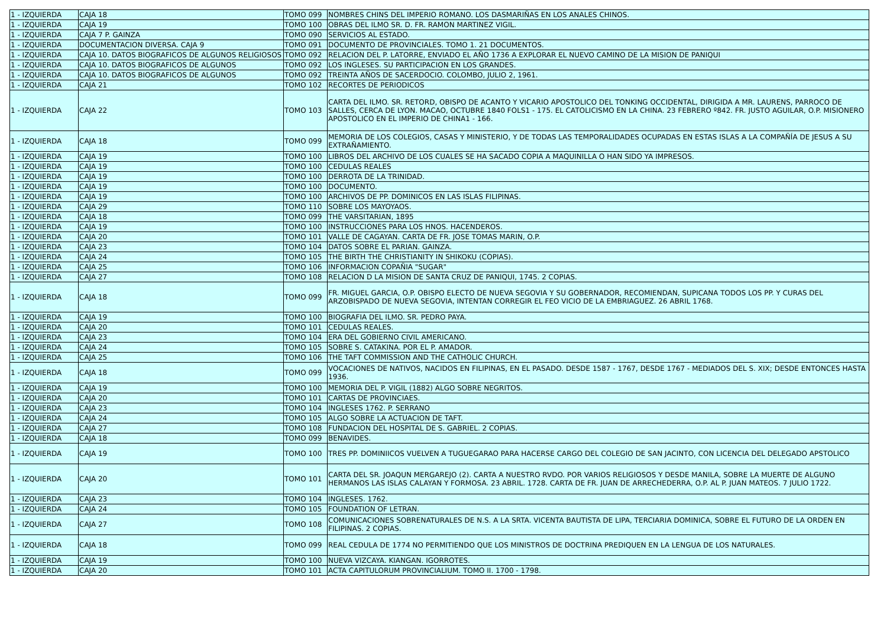| 1 - IZQUIERDA | CAJA 18 | TOMO 099 | NOMBRES CHINS DEL IMPERIO ROMANO. LOS DASMARIÑAS EN LOS ANALES CHINOS. |
| 1 - IZQUIERDA | CAJA 19 | TOMO 100 | OBRAS DEL ILMO SR. D. FR. RAMON MARTINEZ VIGIL. |
| 1 - IZQUIERDA | CAJA 7 P. GAINZA | TOMO 090 | SERVICIOS AL ESTADO. |
| 1 - IZQUIERDA | DOCUMENTACION DIVERSA. CAJA 9 | TOMO 091 | DOCUMENTO DE PROVINCIALES. TOMO 1. 21 DOCUMENTOS. |
| 1 - IZQUIERDA | CAJA 10. DATOS BIOGRAFICOS DE ALGUNOS RELIGIOSOS | TOMO 092 | RELACION DEL P. LATORRE, ENVIADO EL AÑO 1736 A EXPLORAR EL NUEVO CAMINO DE LA MISION DE PANIQUI |
| 1 - IZQUIERDA | CAJA 10. DATOS BIOGRAFICOS DE ALGUNOS | TOMO 092 | LOS INGLESES. SU PARTICIPACION EN LOS GRANDES. |
| 1 - IZQUIERDA | CAJA 10. DATOS BIOGRAFICOS DE ALGUNOS | TOMO 092 | TREINTA AÑOS DE SACERDOCIO. COLOMBO, JULIO 2, 1961. |
| 1 - IZQUIERDA | CAJA 21 | TOMO 102 | RECORTES DE PERIODICOS |
| 1 - IZQUIERDA | CAJA 22 | TOMO 103 | CARTA DEL ILMO. SR. RETORD, OBISPO DE ACANTO Y VICARIO APOSTOLICO DEL TONKING OCCIDENTAL, DIRIGIDA A MR. LAURENS, PARROCO DE SALLES, CERCA DE LYON. MACAO, OCTUBRE 1840 FOLS1 - 175. EL CATOLICISMO EN LA CHINA. 23 FEBRERO º842. FR. JUSTO AGUILAR, O.P. MISIONERO APOSTOLICO EN EL IMPERIO DE CHINA1 - 166. |
| 1 - IZQUIERDA | CAJA 18 | TOMO 099 | MEMORIA DE LOS COLEGIOS, CASAS Y MINISTERIO, Y DE TODAS LAS TEMPORALIDADES OCUPADAS EN ESTAS ISLAS A LA COMPAÑÍA DE JESUS A SU EXTRAÑAMIENTO. |
| 1 - IZQUIERDA | CAJA 19 | TOMO 100 | LIBROS DEL ARCHIVO DE LOS CUALES SE HA SACADO COPIA A MAQUINILLA O HAN SIDO YA IMPRESOS. |
| 1 - IZQUIERDA | CAJA 19 | TOMO 100 | CEDULAS REALES |
| 1 - IZQUIERDA | CAJA 19 | TOMO 100 | DERROTA DE LA TRINIDAD. |
| 1 - IZQUIERDA | CAJA 19 | TOMO 100 | DOCUMENTO. |
| 1 - IZQUIERDA | CAJA 19 | TOMO 100 | ARCHIVOS DE PP. DOMINICOS EN LAS ISLAS FILIPINAS. |
| 1 - IZQUIERDA | CAJA 29 | TOMO 110 | SOBRE LOS MAYOYAOS. |
| 1 - IZQUIERDA | CAJA 18 | TOMO 099 | THE VARSITARIAN, 1895 |
| 1 - IZQUIERDA | CAJA 19 | TOMO 100 | INSTRUCCIONES PARA LOS HNOS. HACENDEROS. |
| 1 - IZQUIERDA | CAJA 20 | TOMO 101 | VALLE DE CAGAYAN. CARTA DE FR. JOSE TOMAS MARIN, O.P. |
| 1 - IZQUIERDA | CAJA 23 | TOMO 104 | DATOS SOBRE EL PARIAN. GAINZA. |
| 1 - IZQUIERDA | CAJA 24 | TOMO 105 | THE BIRTH THE CHRISTIANITY IN SHIKOKU (COPIAS). |
| 1 - IZQUIERDA | CAJA 25 | TOMO 106 | INFORMACION COPAÑIA "SUGAR" |
| 1 - IZQUIERDA | CAJA 27 | TOMO 108 | RELACION D LA MISION DE SANTA CRUZ DE PANIQUI, 1745. 2 COPIAS. |
| 1 - IZQUIERDA | CAJA 18 | TOMO 099 | FR. MIGUEL GARCIA, O.P. OBISPO ELECTO DE NUEVA SEGOVIA Y SU GOBERNADOR, RECOMIENDAN, SUPICANA TODOS LOS PP. Y CURAS DEL ARZOBISPADO DE NUEVA SEGOVIA, INTENTAN CORREGIR EL FEO VICIO DE LA EMBRIAGUEZ. 26 ABRIL 1768. |
| 1 - IZQUIERDA | CAJA 19 | TOMO 100 | BIOGRAFIA DEL ILMO. SR. PEDRO PAYA. |
| 1 - IZQUIERDA | CAJA 20 | TOMO 101 | CEDULAS REALES. |
| 1 - IZQUIERDA | CAJA 23 | TOMO 104 | ERA DEL GOBIERNO CIVIL AMERICANO. |
| 1 - IZQUIERDA | CAJA 24 | TOMO 105 | SOBRE S. CATAKINA. POR EL P. AMADOR. |
| 1 - IZQUIERDA | CAJA 25 | TOMO 106 | THE TAFT COMMISSION AND THE CATHOLIC CHURCH. |
| 1 - IZQUIERDA | CAJA 18 | TOMO 099 | VOCACIONES DE NATIVOS, NACIDOS EN FILIPINAS, EN EL PASADO. DESDE 1587 - 1767, DESDE 1767 - MEDIADOS DEL S. XIX; DESDE ENTONCES HASTA 1936. |
| 1 - IZQUIERDA | CAJA 19 | TOMO 100 | MEMORIA DEL P. VIGIL (1882) ALGO SOBRE NEGRITOS. |
| 1 - IZQUIERDA | CAJA 20 | TOMO 101 | CARTAS DE PROVINCIAES. |
| 1 - IZQUIERDA | CAJA 23 | TOMO 104 | INGLESES 1762. P. SERRANO |
| 1 - IZQUIERDA | CAJA 24 | TOMO 105 | ALGO SOBRE LA ACTUACION DE TAFT. |
| 1 - IZQUIERDA | CAJA 27 | TOMO 108 | FUNDACION DEL HOSPITAL DE S. GABRIEL. 2 COPIAS. |
| 1 - IZQUIERDA | CAJA 18 | TOMO 099 | BENAVIDES. |
| 1 - IZQUIERDA | CAJA 19 | TOMO 100 | TRES PP. DOMINIICOS VUELVEN A TUGUEGARAO PARA HACERSE CARGO DEL COLEGIO DE SAN JACINTO, CON LICENCIA DEL DELEGADO APSTOLICO |
| 1 - IZQUIERDA | CAJA 20 | TOMO 101 | CARTA DEL SR. JOAQUN MERGAREJO (2). CARTA A NUESTRO RVDO. POR VARIOS RELIGIOSOS Y DESDE MANILA, SOBRE LA MUERTE DE ALGUNO HERMANOS LAS ISLAS CALAYAN Y FORMOSA. 23 ABRIL. 1728. CARTA DE FR. JUAN DE ARRECHEDERRA, O.P. AL P. JUAN MATEOS. 7 JULIO 1722. |
| 1 - IZQUIERDA | CAJA 23 | TOMO 104 | INGLESES. 1762. |
| 1 - IZQUIERDA | CAJA 24 | TOMO 105 | FOUNDATION OF LETRAN. |
| 1 - IZQUIERDA | CAJA 27 | TOMO 108 | COMUNICACIONES SOBRENATURALES DE N.S. A LA SRTA. VICENTA BAUTISTA DE LIPA, TERCIARIA DOMINICA, SOBRE EL FUTURO DE LA ORDEN EN FILIPINAS. 2 COPIAS. |
| 1 - IZQUIERDA | CAJA 18 | TOMO 099 | REAL CEDULA DE 1774 NO PERMITIENDO QUE LOS MINISTROS DE DOCTRINA PREDIQUEN EN LA LENGUA DE LOS NATURALES. |
| 1 - IZQUIERDA | CAJA 19 | TOMO 100 | NUEVA VIZCAYA. KIANGAN. IGORROTES. |
| 1 - IZQUIERDA | CAJA 20 | TOMO 101 | ACTA CAPITULORUM PROVINCIALIUM. TOMO II. 1700 - 1798. |